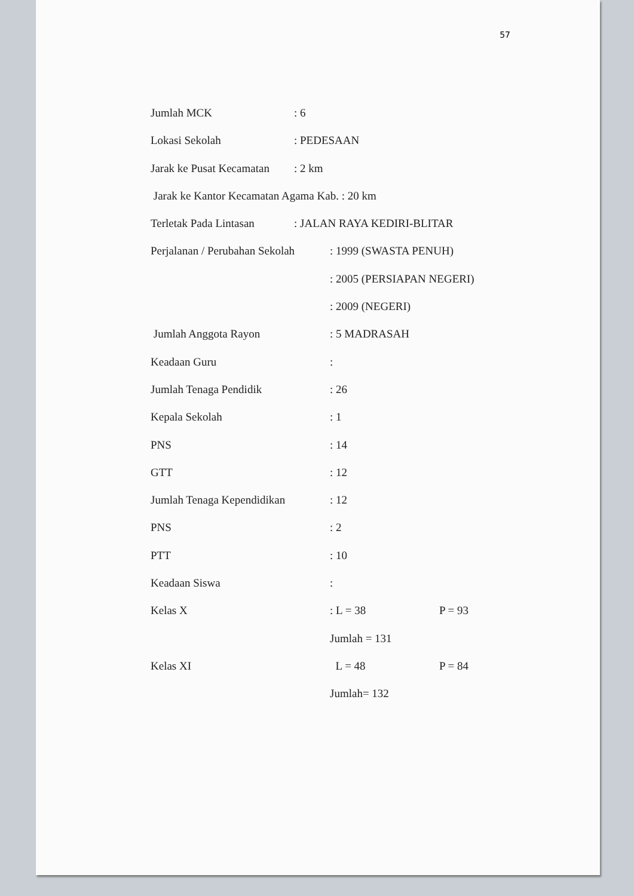57
Jumlah MCK: 6
Lokasi Sekolah: PEDESAAN
Jarak ke Pusat Kecamatan: 2 km
Jarak ke Kantor Kecamatan Agama Kab. : 20 km
Terletak Pada Lintasan: JALAN RAYA KEDIRI-BLITAR
Perjalanan / Perubahan Sekolah: 1999 (SWASTA PENUH)
: 2005 (PERSIAPAN NEGERI)
: 2009 (NEGERI)
Jumlah Anggota Rayon: 5 MADRASAH
Keadaan Guru:
Jumlah Tenaga Pendidik: 26
Kepala Sekolah: 1
PNS: 14
GTT: 12
Jumlah Tenaga Kependidikan: 12
PNS: 2
PTT: 10
Keadaan Siswa:
Kelas X: L = 38 P = 93
Jumlah = 131
Kelas XI L = 48 P = 84
Jumlah= 132